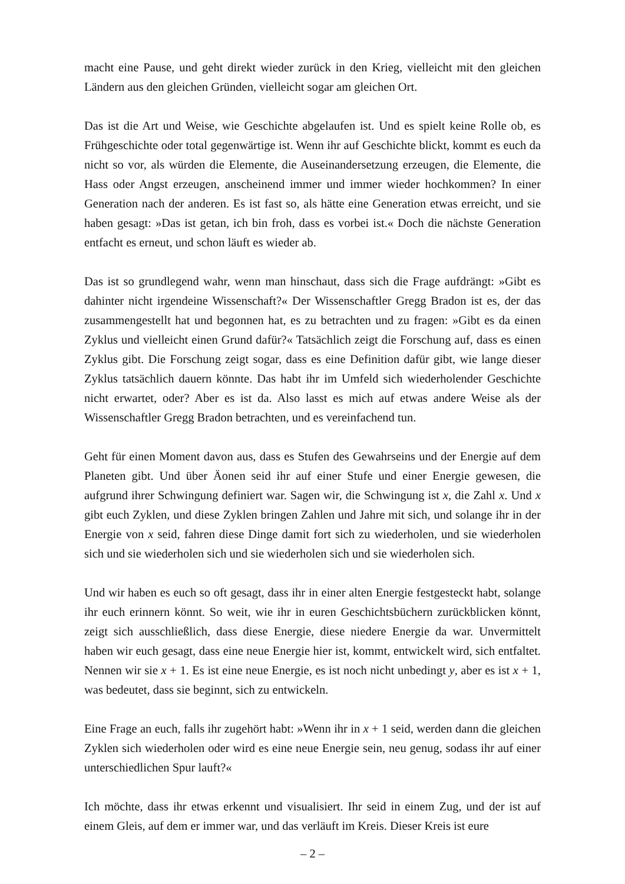macht eine Pause, und geht direkt wieder zurück in den Krieg, vielleicht mit den gleichen Ländern aus den gleichen Gründen, vielleicht sogar am gleichen Ort.
Das ist die Art und Weise, wie Geschichte abgelaufen ist. Und es spielt keine Rolle ob, es Frühgeschichte oder total gegenwärtige ist. Wenn ihr auf Geschichte blickt, kommt es euch da nicht so vor, als würden die Elemente, die Auseinandersetzung erzeugen, die Elemente, die Hass oder Angst erzeugen, anscheinend immer und immer wieder hochkommen? In einer Generation nach der anderen. Es ist fast so, als hätte eine Generation etwas erreicht, und sie haben gesagt: »Das ist getan, ich bin froh, dass es vorbei ist.« Doch die nächste Generation entfacht es erneut, und schon läuft es wieder ab.
Das ist so grundlegend wahr, wenn man hinschaut, dass sich die Frage aufdrängt: »Gibt es dahinter nicht irgendeine Wissenschaft?« Der Wissenschaftler Gregg Bradon ist es, der das zusammengestellt hat und begonnen hat, es zu betrachten und zu fragen: »Gibt es da einen Zyklus und vielleicht einen Grund dafür?« Tatsächlich zeigt die Forschung auf, dass es einen Zyklus gibt. Die Forschung zeigt sogar, dass es eine Definition dafür gibt, wie lange dieser Zyklus tatsächlich dauern könnte. Das habt ihr im Umfeld sich wiederholender Geschichte nicht erwartet, oder? Aber es ist da. Also lasst es mich auf etwas andere Weise als der Wissenschaftler Gregg Bradon betrachten, und es vereinfachend tun.
Geht für einen Moment davon aus, dass es Stufen des Gewahrseins und der Energie auf dem Planeten gibt. Und über Äonen seid ihr auf einer Stufe und einer Energie gewesen, die aufgrund ihrer Schwingung definiert war. Sagen wir, die Schwingung ist x, die Zahl x. Und x gibt euch Zyklen, und diese Zyklen bringen Zahlen und Jahre mit sich, und solange ihr in der Energie von x seid, fahren diese Dinge damit fort sich zu wiederholen, und sie wiederholen sich und sie wiederholen sich und sie wiederholen sich und sie wiederholen sich.
Und wir haben es euch so oft gesagt, dass ihr in einer alten Energie festgesteckt habt, solange ihr euch erinnern könnt. So weit, wie ihr in euren Geschichtsbüchern zurückblicken könnt, zeigt sich ausschließlich, dass diese Energie, diese niedere Energie da war. Unvermittelt haben wir euch gesagt, dass eine neue Energie hier ist, kommt, entwickelt wird, sich entfaltet. Nennen wir sie x + 1. Es ist eine neue Energie, es ist noch nicht unbedingt y, aber es ist x + 1, was bedeutet, dass sie beginnt, sich zu entwickeln.
Eine Frage an euch, falls ihr zugehört habt: »Wenn ihr in x + 1 seid, werden dann die gleichen Zyklen sich wiederholen oder wird es eine neue Energie sein, neu genug, sodass ihr auf einer unterschiedlichen Spur lauft?«
Ich möchte, dass ihr etwas erkennt und visualisiert. Ihr seid in einem Zug, und der ist auf einem Gleis, auf dem er immer war, und das verläuft im Kreis. Dieser Kreis ist eure
– 2 –